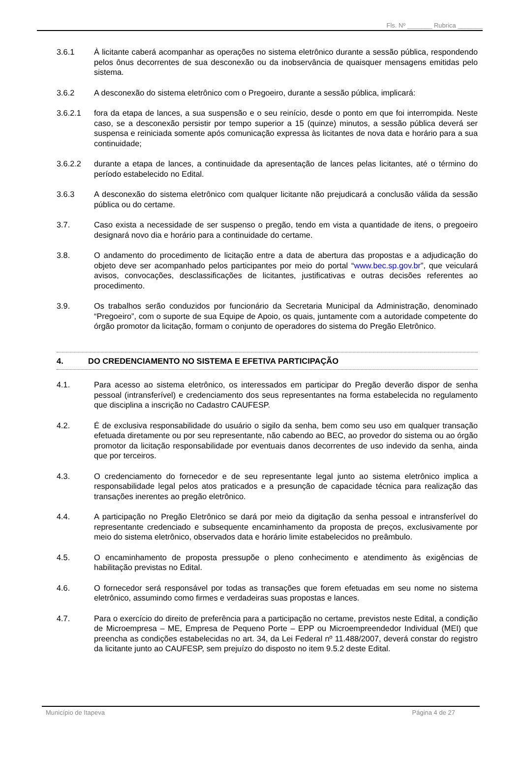Fls. Nº _______ Rubrica _______
3.6.1 À licitante caberá acompanhar as operações no sistema eletrônico durante a sessão pública, respondendo pelos ônus decorrentes de sua desconexão ou da inobservância de quaisquer mensagens emitidas pelo sistema.
3.6.2 A desconexão do sistema eletrônico com o Pregoeiro, durante a sessão pública, implicará:
3.6.2.1 fora da etapa de lances, a sua suspensão e o seu reinício, desde o ponto em que foi interrompida. Neste caso, se a desconexão persistir por tempo superior a 15 (quinze) minutos, a sessão pública deverá ser suspensa e reiniciada somente após comunicação expressa às licitantes de nova data e horário para a sua continuidade;
3.6.2.2 durante a etapa de lances, a continuidade da apresentação de lances pelas licitantes, até o término do período estabelecido no Edital.
3.6.3 A desconexão do sistema eletrônico com qualquer licitante não prejudicará a conclusão válida da sessão pública ou do certame.
3.7. Caso exista a necessidade de ser suspenso o pregão, tendo em vista a quantidade de itens, o pregoeiro designará novo dia e horário para a continuidade do certame.
3.8. O andamento do procedimento de licitação entre a data de abertura das propostas e a adjudicação do objeto deve ser acompanhado pelos participantes por meio do portal “www.bec.sp.gov.br”, que veiculará avisos, convocações, desclassificações de licitantes, justificativas e outras decisões referentes ao procedimento.
3.9. Os trabalhos serão conduzidos por funcionário da Secretaria Municipal da Administração, denominado “Pregoeiro”, com o suporte de sua Equipe de Apoio, os quais, juntamente com a autoridade competente do órgão promotor da licitação, formam o conjunto de operadores do sistema do Pregão Eletrônico.
4. DO CREDENCIAMENTO NO SISTEMA E EFETIVA PARTICIPAÇÃO
4.1. Para acesso ao sistema eletrônico, os interessados em participar do Pregão deverão dispor de senha pessoal (intransferível) e credenciamento dos seus representantes na forma estabelecida no regulamento que disciplina a inscrição no Cadastro CAUFESP.
4.2. É de exclusiva responsabilidade do usuário o sigilo da senha, bem como seu uso em qualquer transação efetuada diretamente ou por seu representante, não cabendo ao BEC, ao provedor do sistema ou ao órgão promotor da licitação responsabilidade por eventuais danos decorrentes de uso indevido da senha, ainda que por terceiros.
4.3. O credenciamento do fornecedor e de seu representante legal junto ao sistema eletrônico implica a responsabilidade legal pelos atos praticados e a presunção de capacidade técnica para realização das transações inerentes ao pregão eletrônico.
4.4. A participação no Pregão Eletrônico se dará por meio da digitação da senha pessoal e intransferível do representante credenciado e subsequente encaminhamento da proposta de preços, exclusivamente por meio do sistema eletrônico, observados data e horário limite estabelecidos no preâmbulo.
4.5. O encaminhamento de proposta pressupõe o pleno conhecimento e atendimento às exigências de habilitação previstas no Edital.
4.6. O fornecedor será responsável por todas as transações que forem efetuadas em seu nome no sistema eletrônico, assumindo como firmes e verdadeiras suas propostas e lances.
4.7. Para o exercício do direito de preferência para a participação no certame, previstos neste Edital, a condição de Microempresa – ME, Empresa de Pequeno Porte – EPP ou Microempreendedor Individual (MEI) que preencha as condições estabelecidas no art. 34, da Lei Federal nº 11.488/2007, deverá constar do registro da licitante junto ao CAUFESP, sem prejuízo do disposto no item 9.5.2 deste Edital.
Município de Itapeva Página 4 de 27